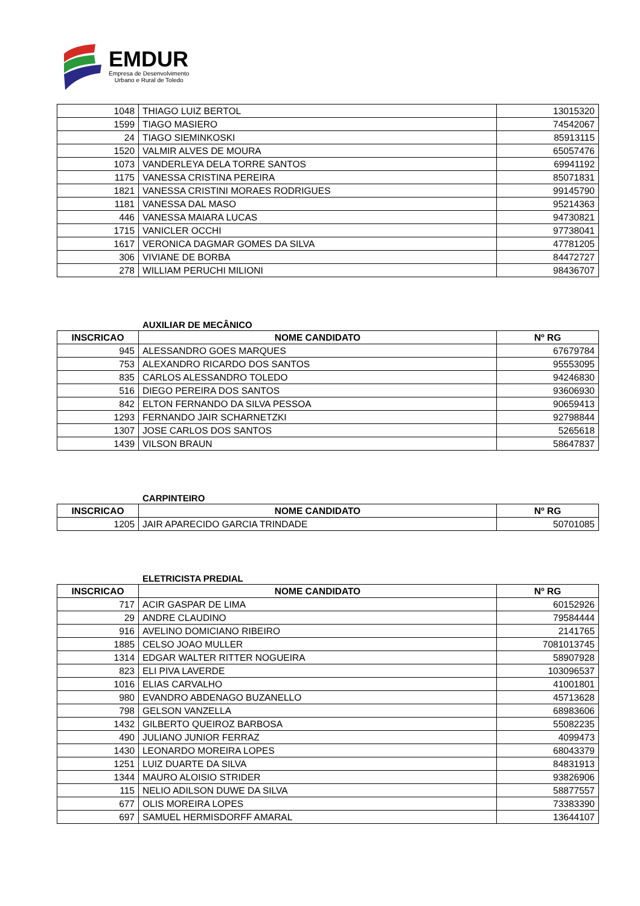EMDUR
Empresa de Desenvolvimento
Urbano e Rural de Toledo
| 1048 | THIAGO LUIZ BERTOL | 13015320 |
| 1599 | TIAGO MASIERO | 74542067 |
| 24 | TIAGO SIEMINKOSKI | 85913115 |
| 1520 | VALMIR ALVES DE MOURA | 65057476 |
| 1073 | VANDERLEYA DELA TORRE SANTOS | 69941192 |
| 1175 | VANESSA CRISTINA PEREIRA | 85071831 |
| 1821 | VANESSA CRISTINI MORAES RODRIGUES | 99145790 |
| 1181 | VANESSA DAL MASO | 95214363 |
| 446 | VANESSA MAIARA LUCAS | 94730821 |
| 1715 | VANICLER OCCHI | 97738041 |
| 1617 | VERONICA DAGMAR GOMES DA SILVA | 47781205 |
| 306 | VIVIANE DE BORBA | 84472727 |
| 278 | WILLIAM PERUCHI MILIONI | 98436707 |
AUXILIAR DE MECÂNICO
| INSCRICAO | NOME CANDIDATO | Nº RG |
| --- | --- | --- |
| 945 | ALESSANDRO GOES MARQUES | 67679784 |
| 753 | ALEXANDRO RICARDO DOS SANTOS | 95553095 |
| 835 | CARLOS ALESSANDRO TOLEDO | 94246830 |
| 516 | DIEGO PEREIRA DOS SANTOS | 93606930 |
| 842 | ELTON FERNANDO DA SILVA PESSOA | 90659413 |
| 1293 | FERNANDO JAIR SCHARNETZKI | 92798844 |
| 1307 | JOSE CARLOS DOS SANTOS | 5265618 |
| 1439 | VILSON BRAUN | 58647837 |
CARPINTEIRO
| INSCRICAO | NOME CANDIDATO | Nº RG |
| --- | --- | --- |
| 1205 | JAIR APARECIDO GARCIA TRINDADE | 50701085 |
ELETRICISTA PREDIAL
| INSCRICAO | NOME CANDIDATO | Nº RG |
| --- | --- | --- |
| 717 | ACIR GASPAR DE LIMA | 60152926 |
| 29 | ANDRE CLAUDINO | 79584444 |
| 916 | AVELINO DOMICIANO RIBEIRO | 2141765 |
| 1885 | CELSO JOAO MULLER | 7081013745 |
| 1314 | EDGAR WALTER RITTER NOGUEIRA | 58907928 |
| 823 | ELI PIVA LAVERDE | 103096537 |
| 1016 | ELIAS CARVALHO | 41001801 |
| 980 | EVANDRO ABDENAGO BUZANELLO | 45713628 |
| 798 | GELSON VANZELLA | 68983606 |
| 1432 | GILBERTO QUEIROZ BARBOSA | 55082235 |
| 490 | JULIANO JUNIOR FERRAZ | 4099473 |
| 1430 | LEONARDO MOREIRA LOPES | 68043379 |
| 1251 | LUIZ DUARTE DA SILVA | 84831913 |
| 1344 | MAURO ALOISIO STRIDER | 93826906 |
| 115 | NELIO ADILSON DUWE DA SILVA | 58877557 |
| 677 | OLIS MOREIRA LOPES | 73383390 |
| 697 | SAMUEL HERMISDORFF AMARAL | 13644107 |